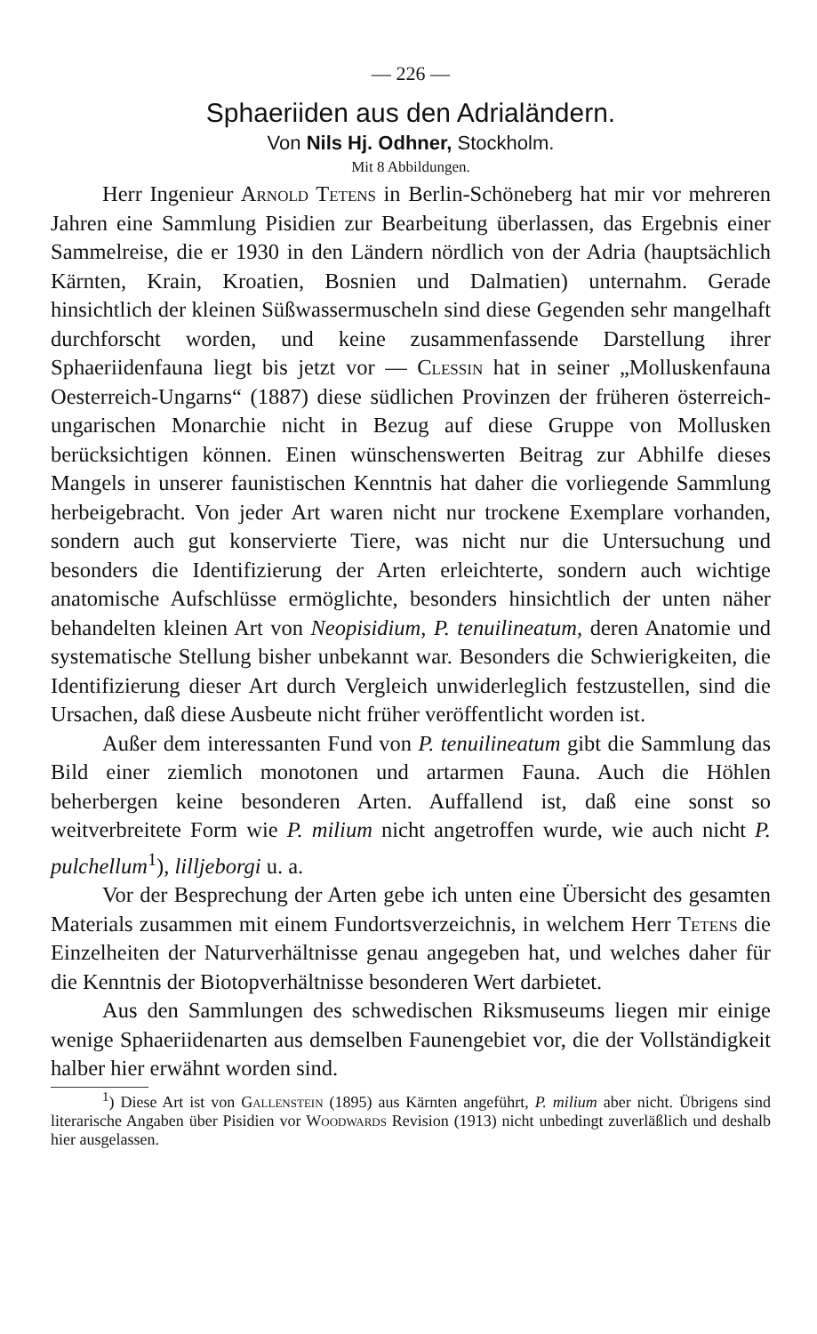— 226 —
Sphaeriiden aus den Adrialändern.
Von Nils Hj. Odhner, Stockholm.
Mit 8 Abbildungen.
Herr Ingenieur Arnold Tetens in Berlin-Schöneberg hat mir vor mehreren Jahren eine Sammlung Pisidien zur Bearbeitung überlassen, das Ergebnis einer Sammelreise, die er 1930 in den Ländern nördlich von der Adria (hauptsächlich Kärnten, Krain, Kroatien, Bosnien und Dalmatien) unternahm. Gerade hinsichtlich der kleinen Süßwassermuscheln sind diese Gegenden sehr mangelhaft durchforscht worden, und keine zusammenfassende Darstellung ihrer Sphaeriidenfauna liegt bis jetzt vor — Clessin hat in seiner „Molluskenfauna Oesterreich-Ungarns“ (1887) diese südlichen Provinzen der früheren österreich-ungarischen Monarchie nicht in Bezug auf diese Gruppe von Mollusken berücksichtigen können. Einen wünschenswerten Beitrag zur Abhilfe dieses Mangels in unserer faunistischen Kenntnis hat daher die vorliegende Sammlung herbeigebracht. Von jeder Art waren nicht nur trockene Exemplare vorhanden, sondern auch gut konservierte Tiere, was nicht nur die Untersuchung und besonders die Identifizierung der Arten erleichterte, sondern auch wichtige anatomische Aufschlüsse ermöglichte, besonders hinsichtlich der unten näher behandelten kleinen Art von Neopisidium, P. tenuilineatum, deren Anatomie und systematische Stellung bisher unbekannt war. Besonders die Schwierigkeiten, die Identifizierung dieser Art durch Vergleich unwiderleglich festzustellen, sind die Ursachen, daß diese Ausbeute nicht früher veröffentlicht worden ist.
Außer dem interessanten Fund von P. tenuilineatum gibt die Sammlung das Bild einer ziemlich monotonen und artarmen Fauna. Auch die Höhlen beherbergen keine besonderen Arten. Auffallend ist, daß eine sonst so weitverbreitete Form wie P. milium nicht angetroffen wurde, wie auch nicht P. pulchellum<sup>1</sup>), lilljeborgi u. a.
Vor der Besprechung der Arten gebe ich unten eine Übersicht des gesamten Materials zusammen mit einem Fundortsverzeichnis, in welchem Herr Tetens die Einzelheiten der Naturverhältnisse genau angegeben hat, und welches daher für die Kenntnis der Biotopverhältnisse besonderen Wert darbietet.
Aus den Sammlungen des schwedischen Riksmuseums liegen mir einige wenige Sphaeriidenarten aus demselben Faunengebiet vor, die der Vollständigkeit halber hier erwähnt worden sind.
<sup>1</sup>) Diese Art ist von Gallenstein (1895) aus Kärnten angeführt, P. milium aber nicht. Übrigens sind literarische Angaben über Pisidien vor Woodwards Revision (1913) nicht unbedingt zuverläßlich und deshalb hier ausgelassen.